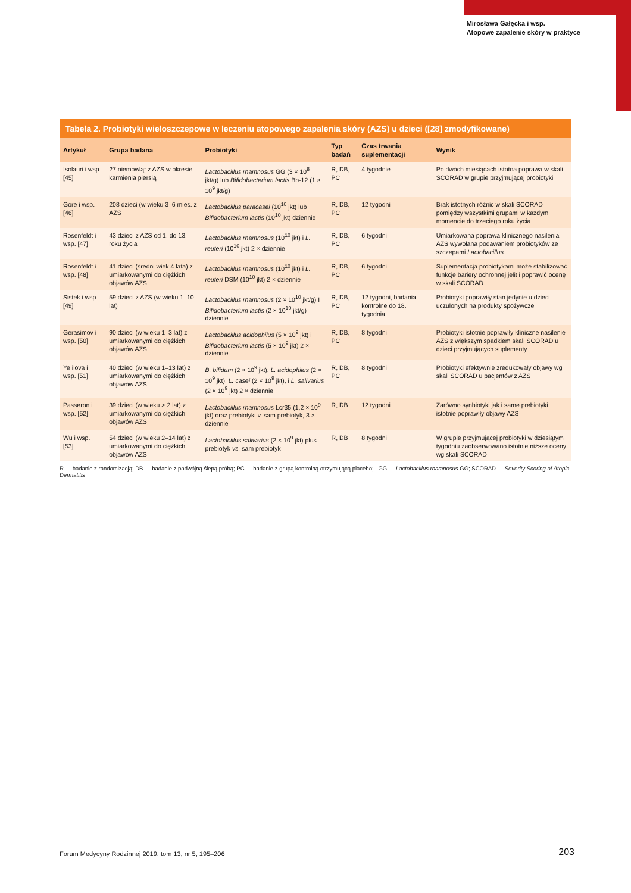Mirosława Gałęcka i wsp.
Atopowe zapalenie skóry w praktyce
Tabela 2. Probiotyki wieloszczepowe w leczeniu atopowego zapalenia skóry (AZS) u dzieci ([28] zmodyfikowane)
| Artykuł | Grupa badana | Probiotyki | Typ badań | Czas trwania suplementacji | Wynik |
| --- | --- | --- | --- | --- | --- |
| Isolauri i wsp. [45] | 27 niemowląt z AZS w okresie karmienia piersią | Lactobacillus rhamnosus GG (3 × 10<sup>8</sup> jkt/g) lub Bifidobacterium lactis Bb-12 (1 × 10<sup>9</sup> jkt/g) | R, DB, PC | 4 tygodnie | Po dwóch miesiącach istotna poprawa w skali SCORAD w grupie przyjmującej probiotyki |
| Gore i wsp. [46] | 208 dzieci (w wieku 3–6 mies. z AZS | Lactobacillus paracasei (10<sup>10</sup> jkt) lub Bifidobacterium lactis (10<sup>10</sup> jkt) dziennie | R, DB, PC | 12 tygodni | Brak istotnych różnic w skali SCORAD pomiędzy wszystkimi grupami w każdym momencie do trzeciego roku życia |
| Rosenfeldt i wsp. [47] | 43 dzieci z AZS od 1. do 13. roku życia | Lactobacillus rhamnosus (10<sup>10</sup> jkt) i L. reuteri (10<sup>10</sup> jkt) 2 × dziennie | R, DB, PC | 6 tygodni | Umiarkowana poprawa klinicznego nasilenia AZS wywołana podawaniem probiotyków ze szczepami Lactobacillus |
| Rosenfeldt i wsp. [48] | 41 dzieci (średni wiek 4 lata) z umiarkowanymi do ciężkich objawów AZS | Lactobacillus rhamnosus (10<sup>10</sup> jkt) i L. reuteri DSM (10<sup>10</sup> jkt) 2 × dziennie | R, DB, PC | 6 tygodni | Suplementacja probiotykami może stabilizować funkcje bariery ochronnej jelit i poprawić ocenę w skali SCORAD |
| Sistek i wsp. [49] | 59 dzieci z AZS (w wieku 1–10 lat) | Lactobacillus rhamnosus (2 × 10<sup>10</sup> jkt/g) I Bifidobacterium lactis (2 × 10<sup>10</sup> jkt/g) dziennie | R, DB, PC | 12 tygodni, badania kontrolne do 18. tygodnia | Probiotyki poprawiły stan jedynie u dzieci uczulonych na produkty spożywcze |
| Gerasimov i wsp. [50] | 90 dzieci (w wieku 1–3 lat) z umiarkowanymi do ciężkich objawów AZS | Lactobacillus acidophilus (5 × 10<sup>9</sup> jkt) i Bifidobacterium lactis (5 × 10<sup>9</sup> jkt) 2 × dziennie | R, DB, PC | 8 tygodni | Probiotyki istotnie poprawiły kliniczne nasilenie AZS z większym spadkiem skali SCORAD u dzieci przyjmujących suplementy |
| Ye ilova i wsp. [51] | 40 dzieci (w wieku 1–13 lat) z umiarkowanymi do ciężkich objawów AZS | B. bifidum (2 × 10<sup>9</sup> jkt), L. acidophilus (2 × 10<sup>9</sup> jkt), L. casei (2 × 10<sup>9</sup> jkt), i L. salivarius (2 × 10<sup>9</sup> jkt) 2 × dziennie | R, DB, PC | 8 tygodni | Probiotyki efektywnie zredukowały objawy wg skali SCORAD u pacjentów z AZS |
| Passeron i wsp. [52] | 39 dzieci (w wieku > 2 lat) z umiarkowanymi do ciężkich objawów AZS | Lactobacillus rhamnosus Lcr35 (1,2 × 10<sup>9</sup> jkt) oraz prebiotyki v. sam prebiotyk, 3 × dziennie | R, DB | 12 tygodni | Zarówno synbiotyki jak i same prebiotyki istotnie poprawiły objawy AZS |
| Wu i wsp. [53] | 54 dzieci (w wieku 2–14 lat) z umiarkowanymi do ciężkich objawów AZS | Lactobacillus salivarius (2 × 10<sup>9</sup> jkt) plus prebiotyk vs. sam prebiotyk | R, DB | 8 tygodni | W grupie przyjmującej probiotyki w dziesiątym tygodniu zaobserwowano istotnie niższe oceny wg skali SCORAD |
R — badanie z randomizacją; DB — badanie z podwójną ślepą próbą; PC — badanie z grupą kontrolną otrzymującą placebo; LGG — Lactobacillus rhamnosus GG; SCORAD — Severity Scoring of Atopic Dermatitis
Forum Medycyny Rodzinnej 2019, tom 13, nr 5, 195–206
203